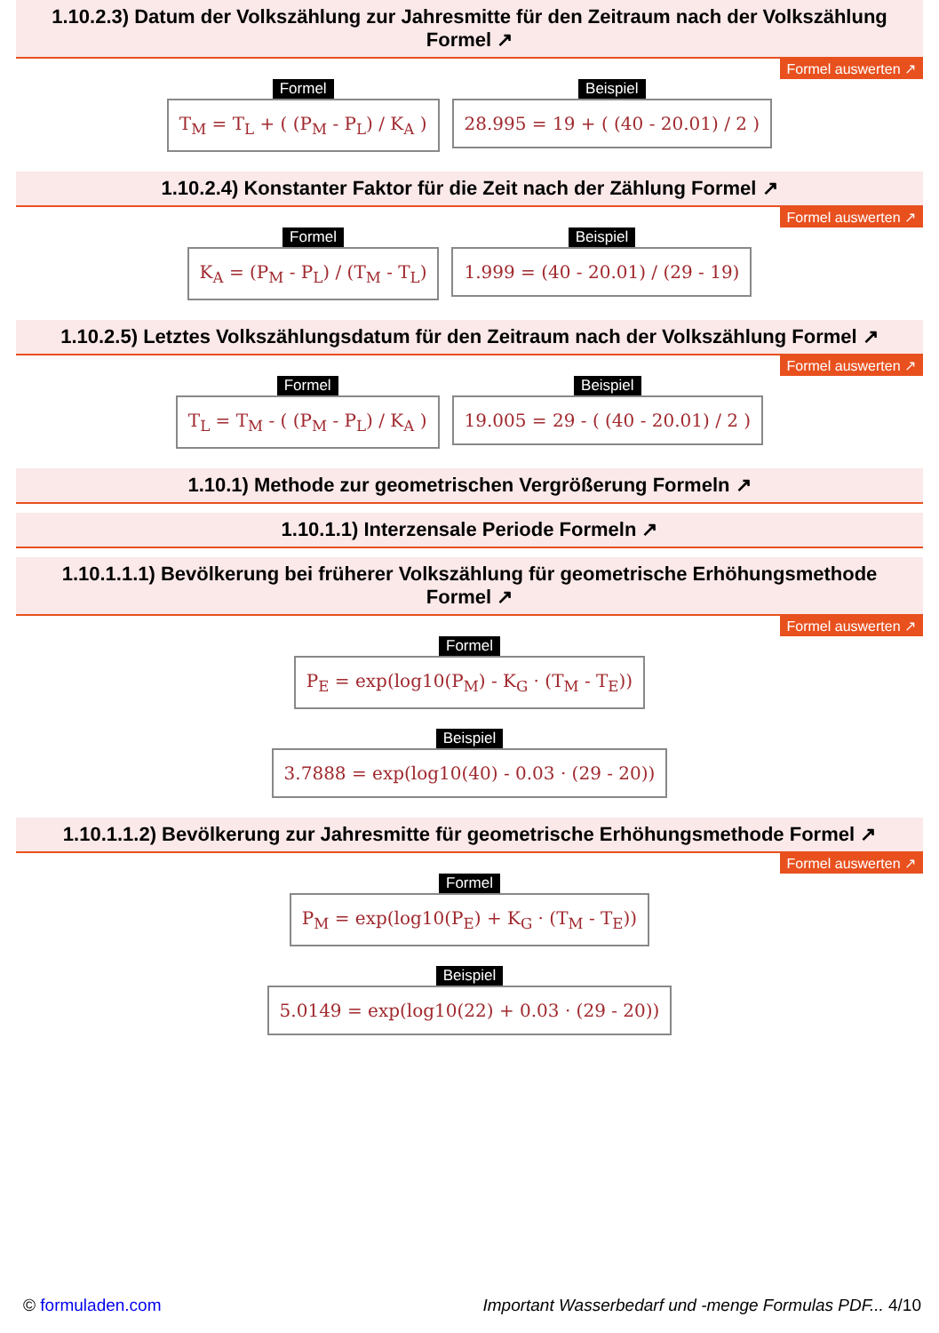1.10.2.3) Datum der Volkszählung zur Jahresmitte für den Zeitraum nach der Volkszählung Formel ↗
Formel auswerten ↗
Formel
T<sub>M</sub> = T<sub>L</sub> + ( (P<sub>M</sub> - P<sub>L</sub>) / K<sub>A</sub> )
Beispiel
28.995 = 19 + ( (40 - 20.01) / 2 )
1.10.2.4) Konstanter Faktor für die Zeit nach der Zählung Formel ↗
Formel auswerten ↗
Formel
K<sub>A</sub> = (P<sub>M</sub> - P<sub>L</sub>) / (T<sub>M</sub> - T<sub>L</sub>)
Beispiel
1.999 = (40 - 20.01) / (29 - 19)
1.10.2.5) Letztes Volkszählungsdatum für den Zeitraum nach der Volkszählung Formel ↗
Formel auswerten ↗
Formel
T<sub>L</sub> = T<sub>M</sub> - ( (P<sub>M</sub> - P<sub>L</sub>) / K<sub>A</sub> )
Beispiel
19.005 = 29 - ( (40 - 20.01) / 2 )
1.10.1) Methode zur geometrischen Vergrößerung Formeln ↗
1.10.1.1) Interzensale Periode Formeln ↗
1.10.1.1.1) Bevölkerung bei früherer Volkszählung für geometrische Erhöhungsmethode Formel ↗
Formel auswerten ↗
Formel
P<sub>E</sub> = exp(log10(P<sub>M</sub>) - K<sub>G</sub> · (T<sub>M</sub> - T<sub>E</sub>))
Beispiel
3.7888 = exp(log10(40) - 0.03 · (29 - 20))
1.10.1.1.2) Bevölkerung zur Jahresmitte für geometrische Erhöhungsmethode Formel ↗
Formel auswerten ↗
Formel
P<sub>M</sub> = exp(log10(P<sub>E</sub>) + K<sub>G</sub> · (T<sub>M</sub> - T<sub>E</sub>))
Beispiel
5.0149 = exp(log10(22) + 0.03 · (29 - 20))
© formuladen.com Important Wasserbedarf und -menge Formulas PDF... 4/10